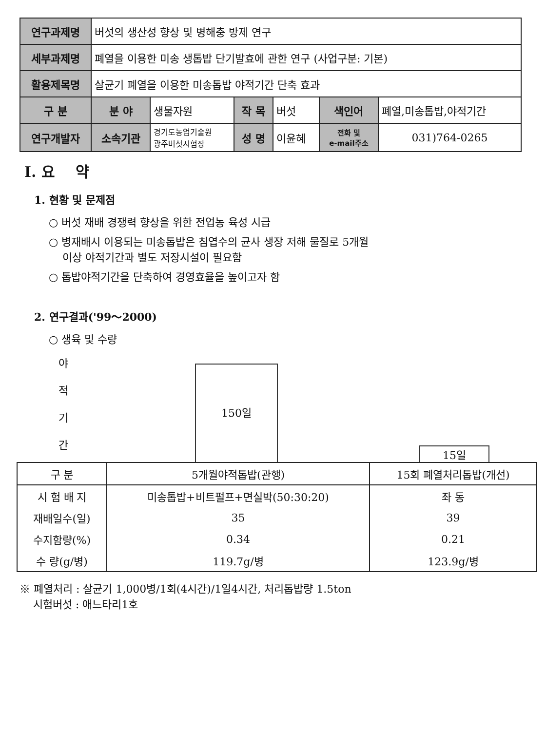| 연구과제명 | 버섯의 생산성 향상 및 병해충 방제 연구 | | | | | |
| 세부과제명 | 폐열을 이용한 미송 생톱밥 단기발효에 관한 연구 (사업구분: 기본) | | | | | |
| 활용제목명 | 살균기 폐열을 이용한 미송톱밥 야적기간 단축 효과 | | | | | |
| 구 분 | 분 야 | 생물자원 | 작 목 | 버섯 | 색인어 | 폐열,미송톱밥,야적기간 |
| 연구개발자 | 소속기관 | 경기도농업기술원 광주버섯시험장 | 성 명 | 이윤혜 | 전화 및 e-mail주소 | 031)764-0265 |
Ⅰ. 요 약
1. 현황 및 문제점
○ 버섯 재배 경쟁력 향상을 위한 전업농 육성 시급
○ 병재배시 이용되는 미송톱밥은 침엽수의 균사 생장 저해 물질로 5개월
이상 야적기간과 별도 저장시설이 필요함
○ 톱밥야적기간을 단축하여 경영효율을 높이고자 함
2. 연구결과('99～2000)
○ 생육 및 수량
야
적
기
간
150일
15일
| 구 분 | 5개월야적톱밥(관행) | 15회 폐열처리톱밥(개선) |
| --- | --- | --- |
| 시 험 배 지 | 미송톱밥+비트펄프+면실박(50:30:20) | 좌 동 |
| 재배일수(일) | 35 | 39 |
| 수지함량(%) | 0.34 | 0.21 |
| 수 량(g/병) | 119.7g/병 | 123.9g/병 |
※ 폐열처리 : 살균기 1,000병/1회(4시간)/1일4시간, 처리톱밥량 1.5ton
시험버섯 : 애느타리1호